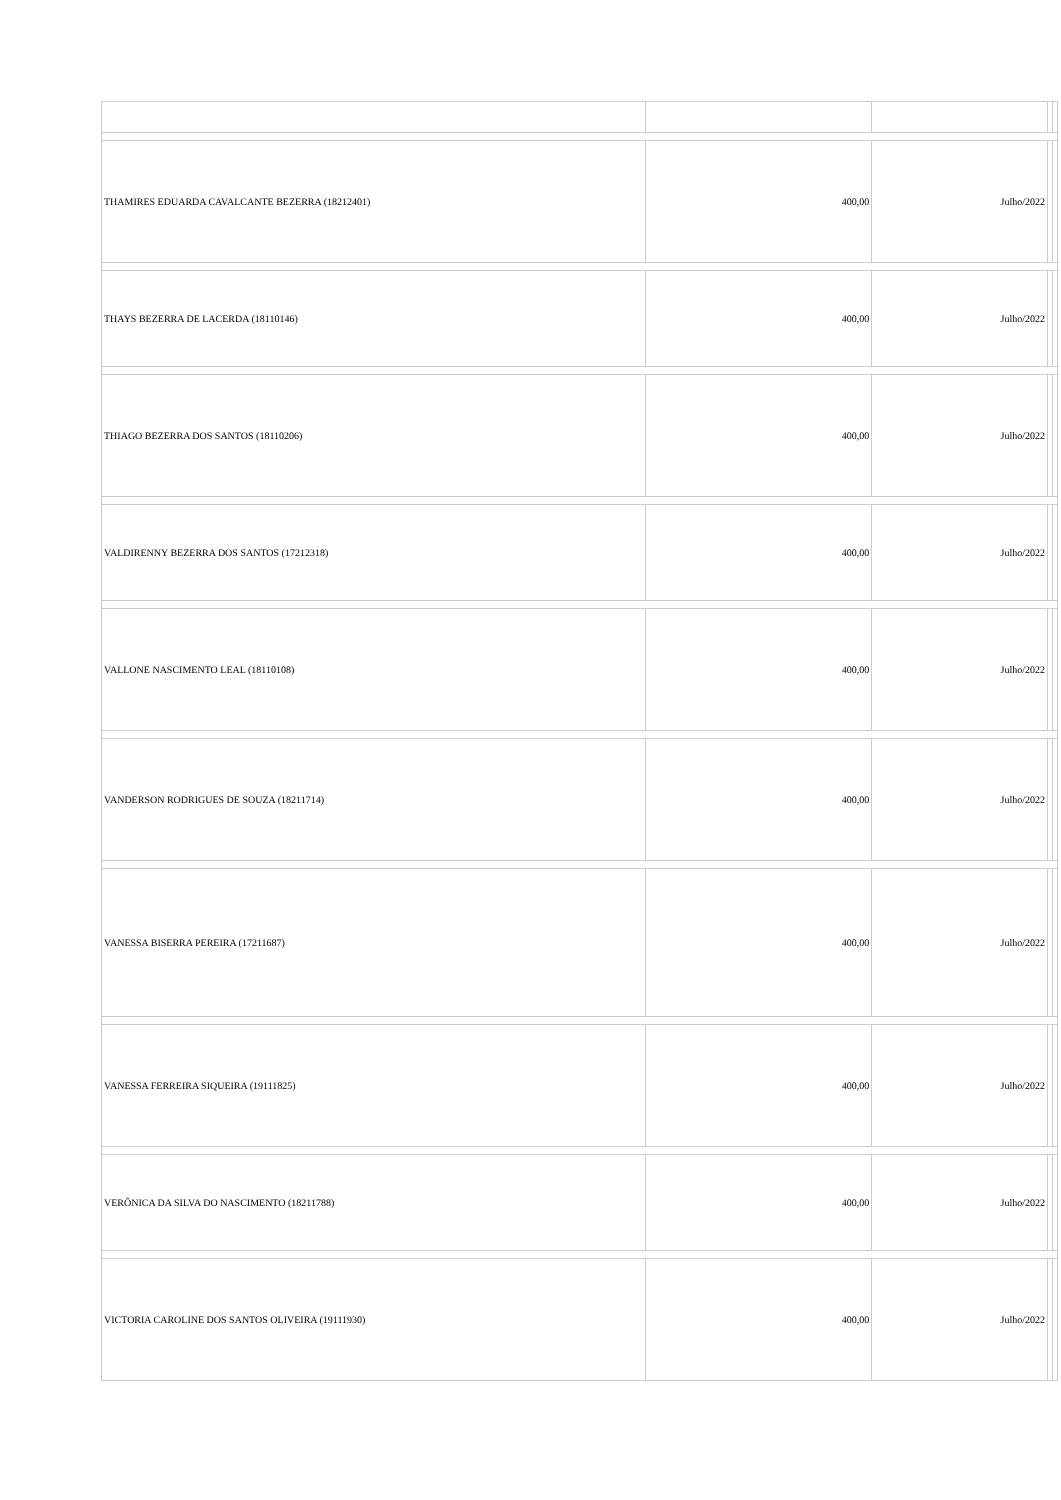| THAMIRES EDUARDA CAVALCANTE BEZERRA (18212401) | 400,00 | Julho/2022 | | |
| THAYS BEZERRA DE LACERDA (18110146) | 400,00 | Julho/2022 | | |
| THIAGO BEZERRA DOS SANTOS (18110206) | 400,00 | Julho/2022 | | |
| VALDIRENNY BEZERRA DOS SANTOS (17212318) | 400,00 | Julho/2022 | | |
| VALLONE NASCIMENTO LEAL (18110108) | 400,00 | Julho/2022 | | |
| VANDERSON RODRIGUES DE SOUZA (18211714) | 400,00 | Julho/2022 | | |
| VANESSA BISERRA PEREIRA (17211687) | 400,00 | Julho/2022 | | |
| VANESSA FERREIRA SIQUEIRA (19111825) | 400,00 | Julho/2022 | | |
| VERÔNICA DA SILVA DO NASCIMENTO (18211788) | 400,00 | Julho/2022 | | |
| VICTORIA CAROLINE DOS SANTOS OLIVEIRA (19111930) | 400,00 | Julho/2022 | | |